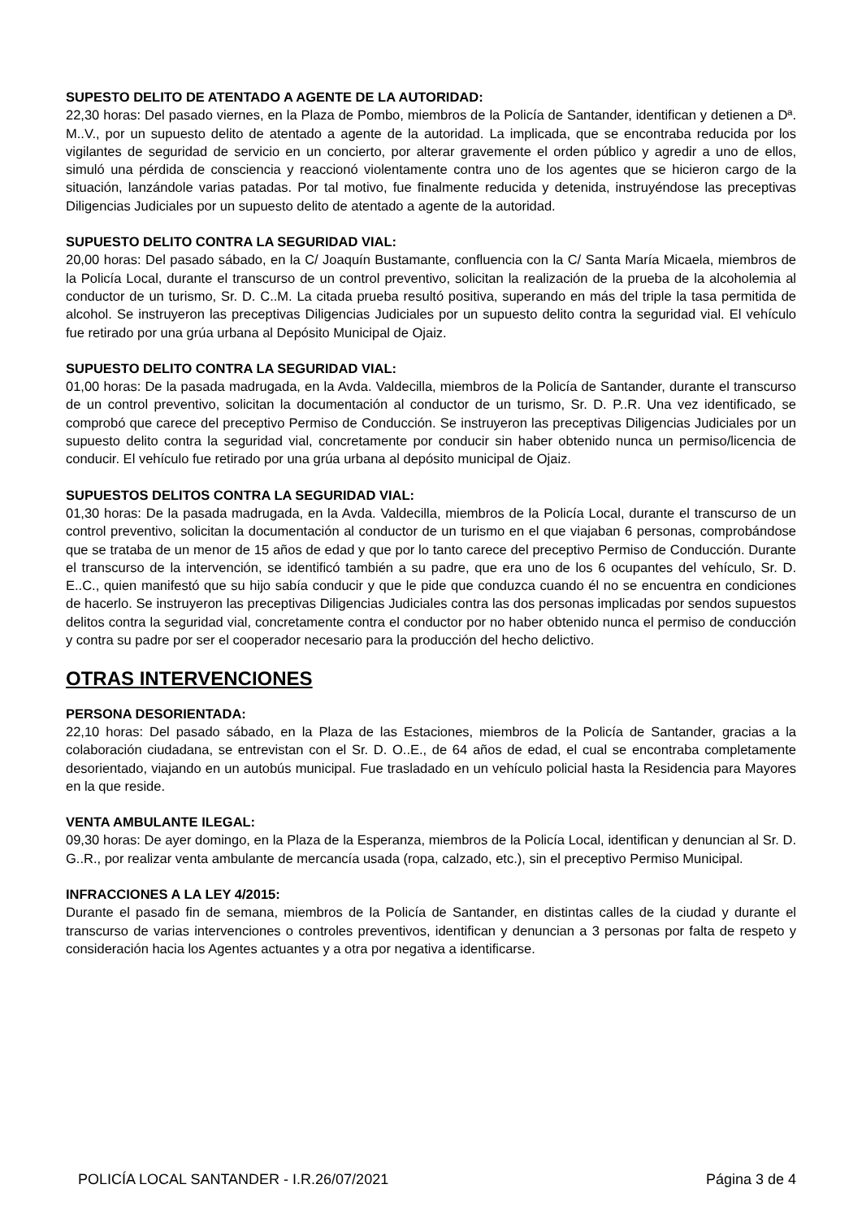SUPESTO DELITO DE ATENTADO A AGENTE DE LA AUTORIDAD:
22,30 horas: Del pasado viernes, en la Plaza de Pombo, miembros de la Policía de Santander, identifican y detienen a Dª. M..V., por un supuesto delito de atentado a agente de la autoridad. La implicada, que se encontraba reducida por los vigilantes de seguridad de servicio en un concierto, por alterar gravemente el orden público y agredir a uno de ellos, simuló una pérdida de consciencia y reaccionó violentamente contra uno de los agentes que se hicieron cargo de la situación, lanzándole varias patadas. Por tal motivo, fue finalmente reducida y detenida, instruyéndose las preceptivas Diligencias Judiciales por un supuesto delito de atentado a agente de la autoridad.
SUPUESTO DELITO CONTRA LA SEGURIDAD VIAL:
20,00 horas: Del pasado sábado, en la C/ Joaquín Bustamante, confluencia con la C/ Santa María Micaela, miembros de la Policía Local, durante el transcurso de un control preventivo, solicitan la realización de la prueba de la alcoholemia al conductor de un turismo, Sr. D. C..M. La citada prueba resultó positiva, superando en más del triple la tasa permitida de alcohol. Se instruyeron las preceptivas Diligencias Judiciales por un supuesto delito contra la seguridad vial. El vehículo fue retirado por una grúa urbana al Depósito Municipal de Ojaiz.
SUPUESTO DELITO CONTRA LA SEGURIDAD VIAL:
01,00 horas: De la pasada madrugada, en la Avda. Valdecilla, miembros de la Policía de Santander, durante el transcurso de un control preventivo, solicitan la documentación al conductor de un turismo, Sr. D. P..R. Una vez identificado, se comprobó que carece del preceptivo Permiso de Conducción. Se instruyeron las preceptivas Diligencias Judiciales por un supuesto delito contra la seguridad vial, concretamente por conducir sin haber obtenido nunca un permiso/licencia de conducir. El vehículo fue retirado por una grúa urbana al depósito municipal de Ojaiz.
SUPUESTOS DELITOS CONTRA LA SEGURIDAD VIAL:
01,30 horas: De la pasada madrugada, en la Avda. Valdecilla, miembros de la Policía Local, durante el transcurso de un control preventivo, solicitan la documentación al conductor de un turismo en el que viajaban 6 personas, comprobándose que se trataba de un menor de 15 años de edad y que por lo tanto carece del preceptivo Permiso de Conducción. Durante el transcurso de la intervención, se identificó también a su padre, que era uno de los 6 ocupantes del vehículo, Sr. D. E..C., quien manifestó que su hijo sabía conducir y que le pide que conduzca cuando él no se encuentra en condiciones de hacerlo. Se instruyeron las preceptivas Diligencias Judiciales contra las dos personas implicadas por sendos supuestos delitos contra la seguridad vial, concretamente contra el conductor por no haber obtenido nunca el permiso de conducción y contra su padre por ser el cooperador necesario para la producción del hecho delictivo.
OTRAS INTERVENCIONES
PERSONA DESORIENTADA:
22,10 horas: Del pasado sábado, en la Plaza de las Estaciones, miembros de la Policía de Santander, gracias a la colaboración ciudadana, se entrevistan con el Sr. D. O..E., de 64 años de edad, el cual se encontraba completamente desorientado, viajando en un autobús municipal. Fue trasladado en un vehículo policial hasta la Residencia para Mayores en la que reside.
VENTA AMBULANTE ILEGAL:
09,30 horas: De ayer domingo, en la Plaza de la Esperanza, miembros de la Policía Local, identifican y denuncian al Sr. D. G..R., por realizar venta ambulante de mercancía usada (ropa, calzado, etc.), sin el preceptivo Permiso Municipal.
INFRACCIONES A LA LEY 4/2015:
Durante el pasado fin de semana, miembros de la Policía de Santander, en distintas calles de la ciudad y durante el transcurso de varias intervenciones o controles preventivos, identifican y denuncian a 3 personas por falta de respeto y consideración hacia los Agentes actuantes y a otra por negativa a identificarse.
POLICÍA LOCAL SANTANDER - I.R.26/07/2021 Página 3 de 4